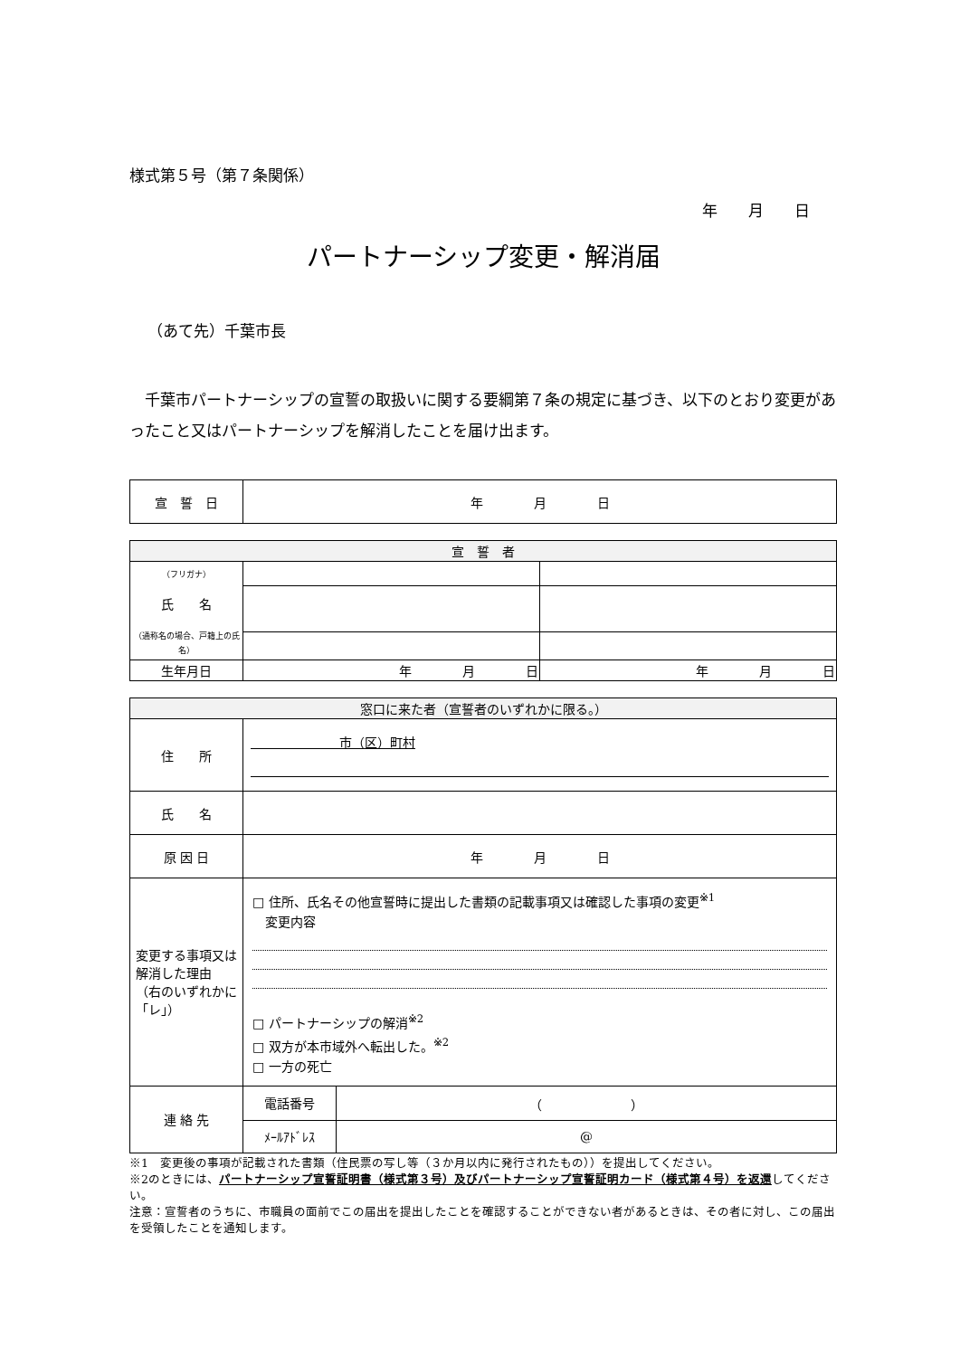様式第５号（第７条関係）
年　　月　　日
パートナーシップ変更・解消届
（あて先）千葉市長
　千葉市パートナーシップの宣誓の取扱いに関する要綱第７条の規定に基づき、以下のとおり変更があったこと又はパートナーシップを解消したことを届け出ます。
| 宣 誓 日 | 年 月 日 |
| 宣 誓 者 | | |
| --- | --- | --- |
| （フリガナ） 氏 名 （通称名の場合、戸籍上の氏名） | | |
| 生年月日 | 年 月 日 | 年 月 日 |
| 窓口に来た者（宣誓者のいずれかに限る。） | | |
| --- | --- | --- |
| 住 所 | 市（区）町村 | |
| 氏 名 | | |
| 原 因 日 | 年 月 日 | |
| 変更する事項又は解消した理由 （右のいずれかに「レ」） | □ 住所、氏名その他宣誓時に提出した書類の記載事項又は確認した事項の変更<sup>※1</sup> 変更内容 □ パートナーシップの解消<sup>※2</sup> □ 双方が本市域外へ転出した。<sup>※2</sup> □ 一方の死亡 | |
| 連 絡 先 | 電話番号 | （ ） |
| | ﾒｰﾙｱﾄﾞﾚｽ | @ |
※1　変更後の事項が記載された書類（住民票の写し等（３か月以内に発行されたもの））を提出してください。
※2のときには、パートナーシップ宣誓証明書（様式第３号）及びパートナーシップ宣誓証明カード（様式第４号）を返還してください。
注意：宣誓者のうちに、市職員の面前でこの届出を提出したことを確認することができない者があるときは、その者に対し、この届出を受領したことを通知します。